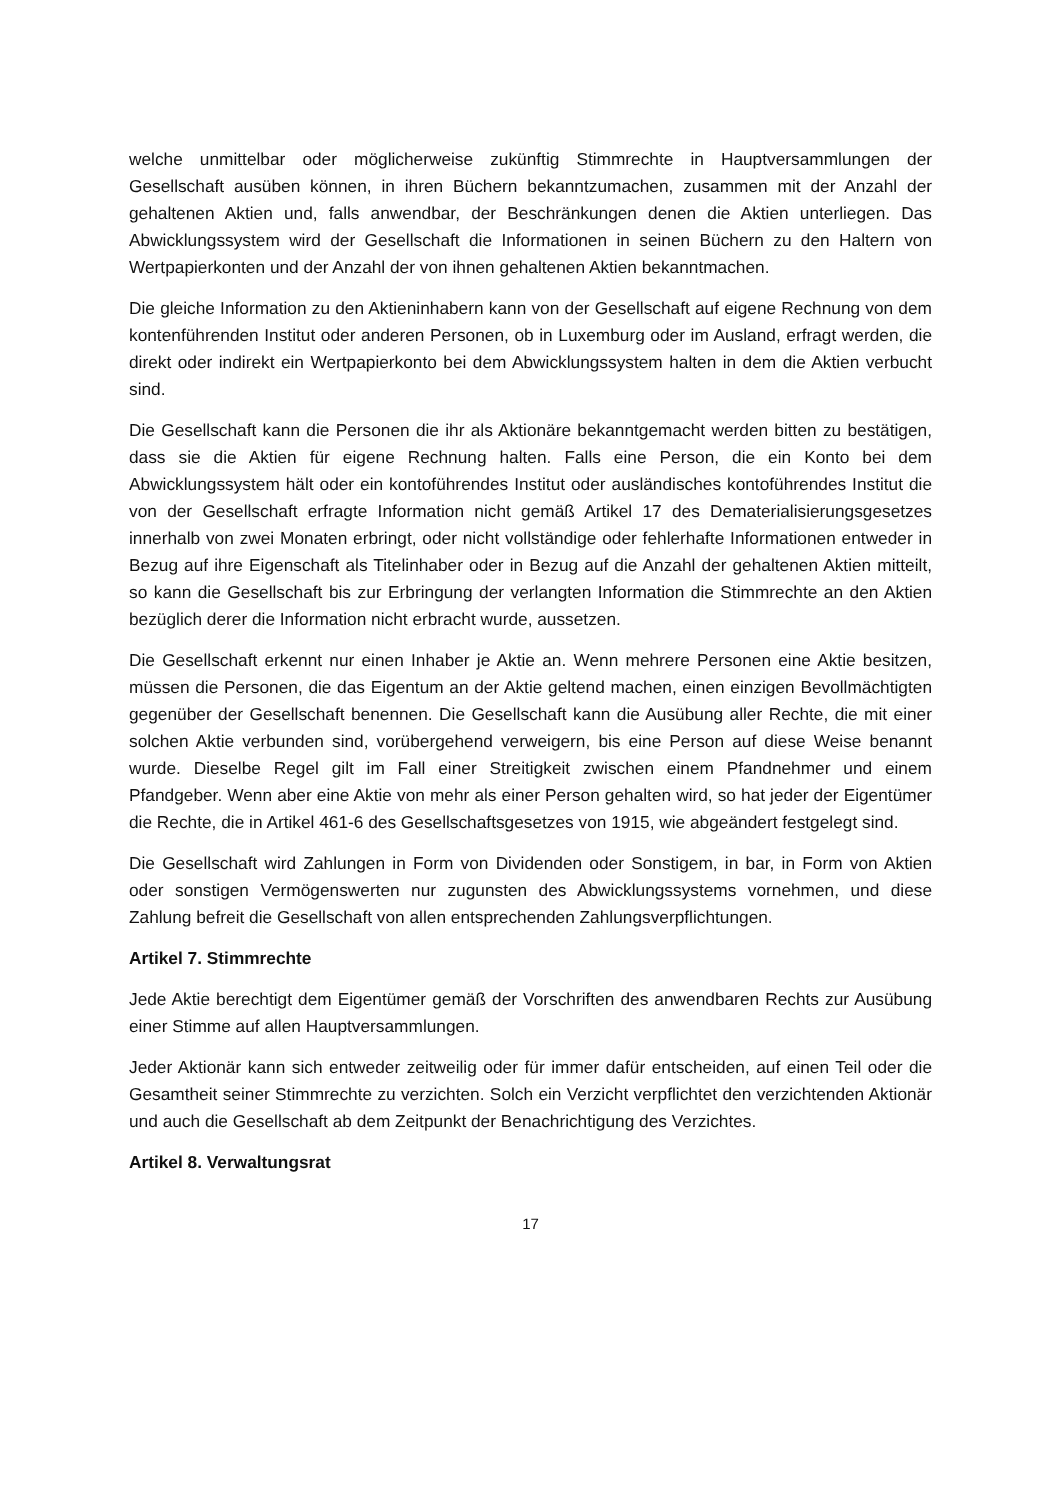welche unmittelbar oder möglicherweise zukünftig Stimmrechte in Hauptversammlungen der Gesellschaft ausüben können, in ihren Büchern bekanntzumachen, zusammen mit der Anzahl der gehaltenen Aktien und, falls anwendbar, der Beschränkungen denen die Aktien unterliegen. Das Abwicklungssystem wird der Gesellschaft die Informationen in seinen Büchern zu den Haltern von Wertpapierkonten und der Anzahl der von ihnen gehaltenen Aktien bekanntmachen.
Die gleiche Information zu den Aktieninhabern kann von der Gesellschaft auf eigene Rechnung von dem kontenführenden Institut oder anderen Personen, ob in Luxemburg oder im Ausland, erfragt werden, die direkt oder indirekt ein Wertpapierkonto bei dem Abwicklungssystem halten in dem die Aktien verbucht sind.
Die Gesellschaft kann die Personen die ihr als Aktionäre bekanntgemacht werden bitten zu bestätigen, dass sie die Aktien für eigene Rechnung halten. Falls eine Person, die ein Konto bei dem Abwicklungssystem hält oder ein kontoführendes Institut oder ausländisches kontoführendes Institut die von der Gesellschaft erfragte Information nicht gemäß Artikel 17 des Dematerialisierungsgesetzes innerhalb von zwei Monaten erbringt, oder nicht vollständige oder fehlerhafte Informationen entweder in Bezug auf ihre Eigenschaft als Titelinhaber oder in Bezug auf die Anzahl der gehaltenen Aktien mitteilt, so kann die Gesellschaft bis zur Erbringung der verlangten Information die Stimmrechte an den Aktien bezüglich derer die Information nicht erbracht wurde, aussetzen.
Die Gesellschaft erkennt nur einen Inhaber je Aktie an. Wenn mehrere Personen eine Aktie besitzen, müssen die Personen, die das Eigentum an der Aktie geltend machen, einen einzigen Bevollmächtigten gegenüber der Gesellschaft benennen. Die Gesellschaft kann die Ausübung aller Rechte, die mit einer solchen Aktie verbunden sind, vorübergehend verweigern, bis eine Person auf diese Weise benannt wurde. Dieselbe Regel gilt im Fall einer Streitigkeit zwischen einem Pfandnehmer und einem Pfandgeber. Wenn aber eine Aktie von mehr als einer Person gehalten wird, so hat jeder der Eigentümer die Rechte, die in Artikel 461-6 des Gesellschaftsgesetzes von 1915, wie abgeändert festgelegt sind.
Die Gesellschaft wird Zahlungen in Form von Dividenden oder Sonstigem, in bar, in Form von Aktien oder sonstigen Vermögenswerten nur zugunsten des Abwicklungssystems vornehmen, und diese Zahlung befreit die Gesellschaft von allen entsprechenden Zahlungsverpflichtungen.
Artikel 7. Stimmrechte
Jede Aktie berechtigt dem Eigentümer gemäß der Vorschriften des anwendbaren Rechts zur Ausübung einer Stimme auf allen Hauptversammlungen.
Jeder Aktionär kann sich entweder zeitweilig oder für immer dafür entscheiden, auf einen Teil oder die Gesamtheit seiner Stimmrechte zu verzichten. Solch ein Verzicht verpflichtet den verzichtenden Aktionär und auch die Gesellschaft ab dem Zeitpunkt der Benachrichtigung des Verzichtes.
Artikel 8. Verwaltungsrat
17